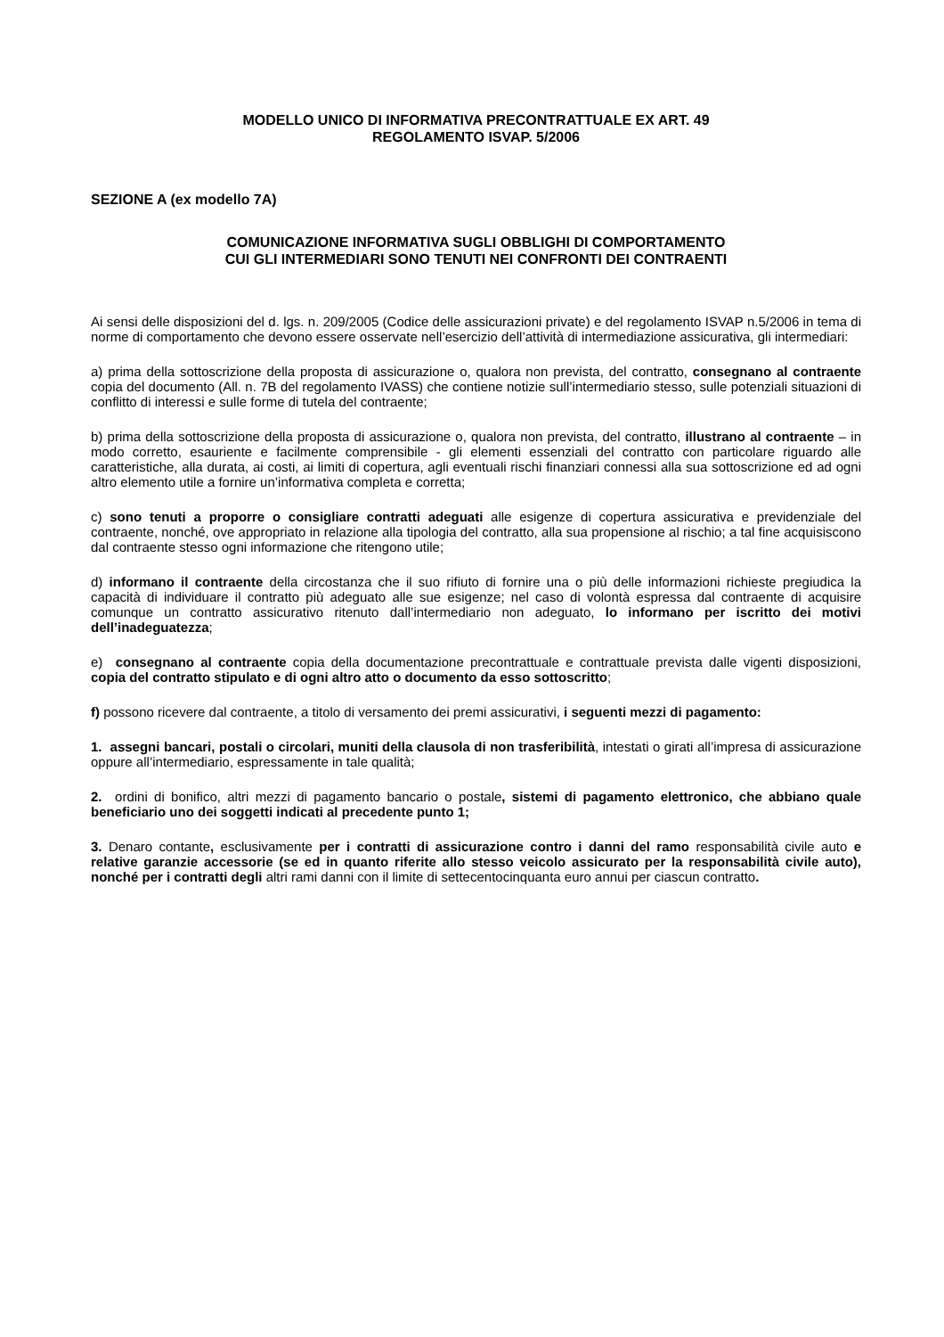MODELLO UNICO DI INFORMATIVA PRECONTRATTUALE EX ART. 49
REGOLAMENTO ISVAP. 5/2006
SEZIONE A (ex modello 7A)
COMUNICAZIONE INFORMATIVA SUGLI OBBLIGHI DI COMPORTAMENTO
CUI GLI INTERMEDIARI SONO TENUTI NEI CONFRONTI DEI CONTRAENTI
Ai sensi delle disposizioni del d. lgs. n. 209/2005 (Codice delle assicurazioni private) e del regolamento ISVAP n.5/2006 in tema di norme di comportamento che devono essere osservate nell’esercizio dell’attività di intermediazione assicurativa, gli intermediari:
a) prima della sottoscrizione della proposta di assicurazione o, qualora non prevista, del contratto, consegnano al contraente copia del documento (All. n. 7B del regolamento IVASS) che contiene notizie sull’intermediario stesso, sulle potenziali situazioni di conflitto di interessi e sulle forme di tutela del contraente;
b) prima della sottoscrizione della proposta di assicurazione o, qualora non prevista, del contratto, illustrano al contraente – in modo corretto, esauriente e facilmente comprensibile - gli elementi essenziali del contratto con particolare riguardo alle caratteristiche, alla durata, ai costi, ai limiti di copertura, agli eventuali rischi finanziari connessi alla sua sottoscrizione ed ad ogni altro elemento utile a fornire un’informativa completa e corretta;
c) sono tenuti a proporre o consigliare contratti adeguati alle esigenze di copertura assicurativa e previdenziale del contraente, nonché, ove appropriato in relazione alla tipologia del contratto, alla sua propensione al rischio; a tal fine acquisiscono dal contraente stesso ogni informazione che ritengono utile;
d) informano il contraente della circostanza che il suo rifiuto di fornire una o più delle informazioni richieste pregiudica la capacità di individuare il contratto più adeguato alle sue esigenze; nel caso di volontà espressa dal contraente di acquisire comunque un contratto assicurativo ritenuto dall’intermediario non adeguato, lo informano per iscritto dei motivi dell’inadeguatezza;
e) consegnano al contraente copia della documentazione precontrattuale e contrattuale prevista dalle vigenti disposizioni, copia del contratto stipulato e di ogni altro atto o documento da esso sottoscritto;
f) possono ricevere dal contraente, a titolo di versamento dei premi assicurativi, i seguenti mezzi di pagamento:
1. assegni bancari, postali o circolari, muniti della clausola di non trasferibilità, intestati o girati all’impresa di assicurazione oppure all’intermediario, espressamente in tale qualità;
2. ordini di bonifico, altri mezzi di pagamento bancario o postale, sistemi di pagamento elettronico, che abbiano quale beneficiario uno dei soggetti indicati al precedente punto 1;
3. Denaro contante, esclusivamente per i contratti di assicurazione contro i danni del ramo responsabilità civile auto e relative garanzie accessorie (se ed in quanto riferite allo stesso veicolo assicurato per la responsabilità civile auto), nonché per i contratti degli altri rami danni con il limite di settecentocinquanta euro annui per ciascun contratto.